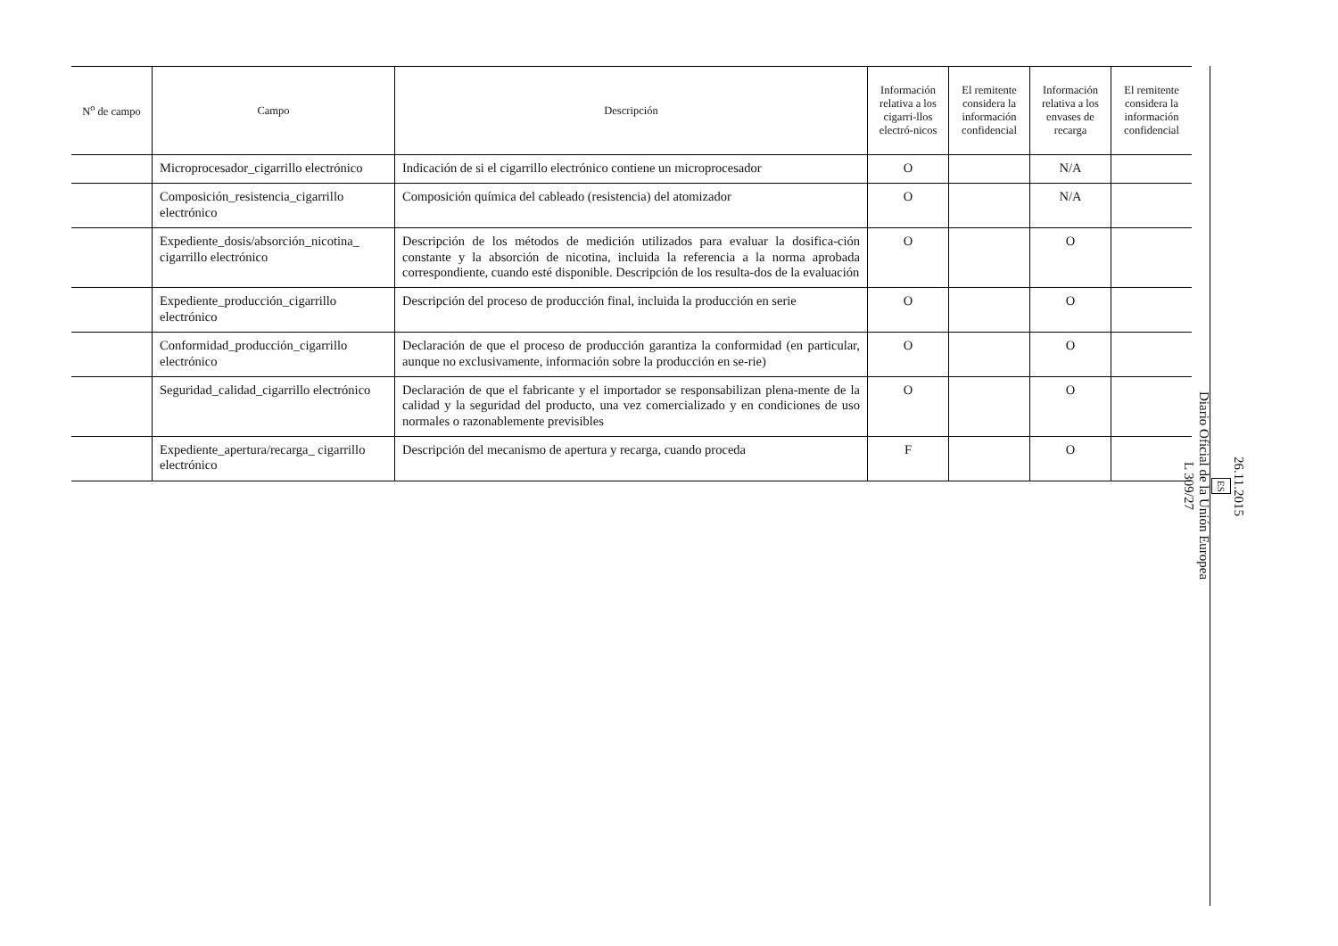| N<sup>o</sup> de campo | Campo | Descripción | Información relativa a los cigarri-llos electró-nicos | El remitente considera la información confidencial | Información relativa a los envases de recarga | El remitente considera la información confidencial |
| --- | --- | --- | --- | --- | --- | --- |
| | Microprocesador_cigarrillo electrónico | Indicación de si el cigarrillo electrónico contiene un microprocesador | O | | N/A | |
| | Composición_resistencia_cigarrillo electrónico | Composición química del cableado (resistencia) del atomizador | O | | N/A | |
| | Expediente_dosis/absorción_nicotina_ cigarrillo electrónico | Descripción de los métodos de medición utilizados para evaluar la dosifica-ción constante y la absorción de nicotina, incluida la referencia a la norma aprobada correspondiente, cuando esté disponible. Descripción de los resulta-dos de la evaluación | O | | O | |
| | Expediente_producción_cigarrillo electrónico | Descripción del proceso de producción final, incluida la producción en serie | O | | O | |
| | Conformidad_producción_cigarrillo electrónico | Declaración de que el proceso de producción garantiza la conformidad (en particular, aunque no exclusivamente, información sobre la producción en se-rie) | O | | O | |
| | Seguridad_calidad_cigarrillo electrónico | Declaración de que el fabricante y el importador se responsabilizan plena-mente de la calidad y la seguridad del producto, una vez comercializado y en condiciones de uso normales o razonablemente previsibles | O | | O | |
| | Expediente_apertura/recarga_ cigarrillo electrónico | Descripción del mecanismo de apertura y recarga, cuando proceda | F | | O | |
26.11.2015
ES
Diario Oficial de la Unión Europea
L 309/27